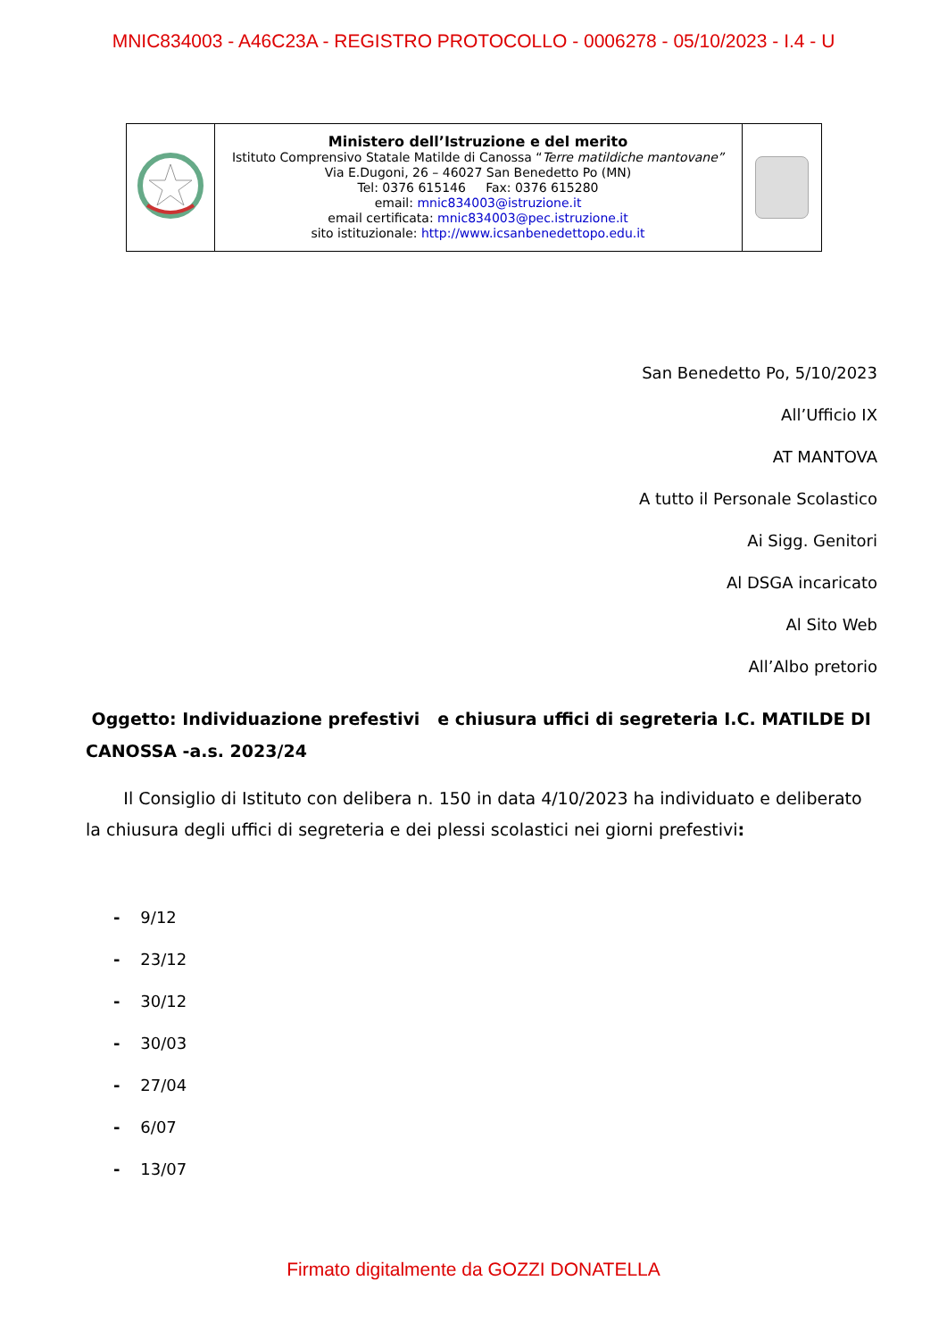MNIC834003 - A46C23A - REGISTRO PROTOCOLLO - 0006278 - 05/10/2023 - I.4 - U
| | Ministero dell’Istruzione e del merito Istituto Comprensivo Statale Matilde di Canossa “ Terre matildiche mantovane” Via E.Dugoni, 26 – 46027 San Benedetto Po (MN) Tel: 0376 615146 Fax: 0376 615280 email: mnic834003@istruzione.it email certificata: mnic834003@pec.istruzione.it sito istituzionale: http://www.icsanbenedettopo.edu.it | |
San Benedetto Po, 5/10/2023
All’Ufficio IX
AT MANTOVA
A tutto il Personale Scolastico
Ai Sigg. Genitori
Al DSGA incaricato
Al Sito Web
All’Albo pretorio
Oggetto: Individuazione prefestivi e chiusura uffici di segreteria I.C. MATILDE DI CANOSSA -a.s. 2023/24
Il Consiglio di Istituto con delibera n. 150 in data 4/10/2023 ha individuato e deliberato la chiusura degli uffici di segreteria e dei plessi scolastici nei giorni prefestivi:
- 9/12
- 23/12
- 30/12
- 30/03
- 27/04
- 6/07
- 13/07
Firmato digitalmente da GOZZI DONATELLA